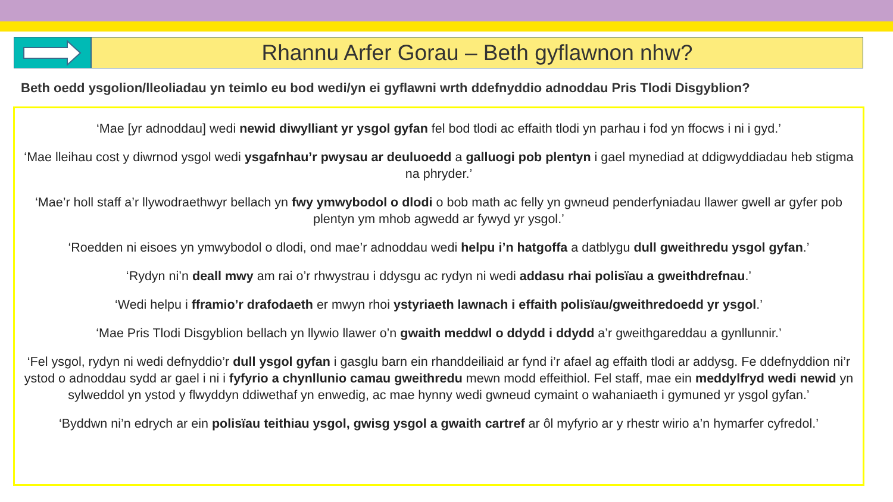Rhannu Arfer Gorau – Beth gyflawnon nhw?
Beth oedd ysgolion/lleoliadau yn teimlo eu bod wedi/yn ei gyflawni wrth ddefnyddio adnoddau Pris Tlodi Disgyblion?
‘Mae [yr adnoddau] wedi newid diwylliant yr ysgol gyfan fel bod tlodi ac effaith tlodi yn parhau i fod yn ffocws i ni i gyd.’
‘Mae lleihau cost y diwrnod ysgol wedi ysgafnhau’r pwysau ar deuluoedd a galluogi pob plentyn i gael mynediad at ddigwyddiadau heb stigma na phryder.’
‘Mae’r holl staff a’r llywodraethwyr bellach yn fwy ymwybodol o dlodi o bob math ac felly yn gwneud penderfyniadau llawer gwell ar gyfer pob plentyn ym mhob agwedd ar fywyd yr ysgol.’
‘Roedden ni eisoes yn ymwybodol o dlodi, ond mae’r adnoddau wedi helpu i’n hatgoffa a datblygu dull gweithredu ysgol gyfan.’
‘Rydyn ni’n deall mwy am rai o’r rhwystrau i ddysgu ac rydyn ni wedi addasu rhai polisïau a gweithdrefnau.’
‘Wedi helpu i fframio’r drafodaeth er mwyn rhoi ystyriaeth lawnach i effaith polisïau/gweithredoedd yr ysgol.’
‘Mae Pris Tlodi Disgyblion bellach yn llywio llawer o’n gwaith meddwl o ddydd i ddydd a’r gweithgareddau a gynllunnir.’
‘Fel ysgol, rydyn ni wedi defnyddio’r dull ysgol gyfan i gasglu barn ein rhanddeiliaid ar fynd i’r afael ag effaith tlodi ar addysg. Fe ddefnyddion ni’r ystod o adnoddau sydd ar gael i ni i fyfyrio a chynllunio camau gweithredu mewn modd effeithiol. Fel staff, mae ein meddylfryd wedi newid yn sylweddol yn ystod y flwyddyn ddiwethaf yn enwedig, ac mae hynny wedi gwneud cymaint o wahaniaeth i gymuned yr ysgol gyfan.’
‘Byddwn ni’n edrych ar ein polisïau teithiau ysgol, gwisg ysgol a gwaith cartref ar ôl myfyrio ar y rhestr wirio a’n hymarfer cyfredol.’